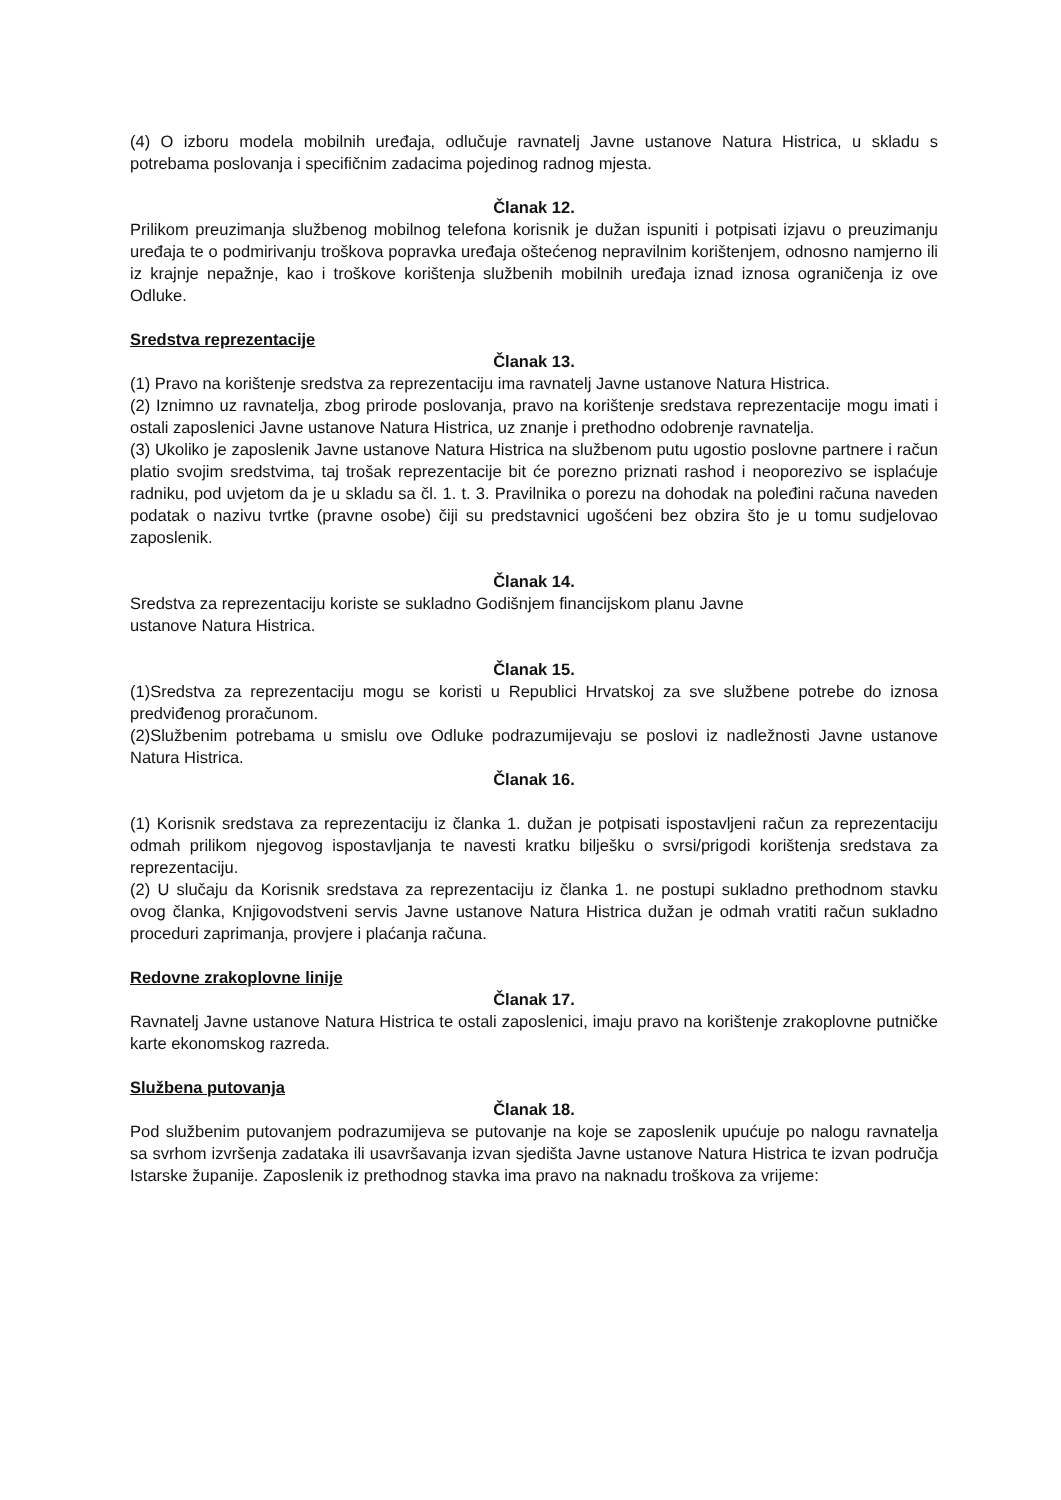(4) O izboru modela mobilnih uređaja, odlučuje ravnatelj Javne ustanove Natura Histrica, u skladu s potrebama poslovanja i specifičnim zadacima pojedinog radnog mjesta.
Članak 12.
Prilikom preuzimanja službenog mobilnog telefona korisnik je dužan ispuniti i potpisati izjavu o preuzimanju uređaja te o podmirivanju troškova popravka uređaja oštećenog nepravilnim korištenjem, odnosno namjerno ili iz krajnje nepažnje, kao i troškove korištenja službenih mobilnih uređaja iznad iznosa ograničenja iz ove Odluke.
Sredstva reprezentacije
Članak 13.
(1) Pravo na korištenje sredstva za reprezentaciju ima ravnatelj Javne ustanove Natura Histrica.
(2) Iznimno uz ravnatelja, zbog prirode poslovanja, pravo na korištenje sredstava reprezentacije mogu imati i ostali zaposlenici Javne ustanove Natura Histrica, uz znanje i prethodno odobrenje ravnatelja.
(3) Ukoliko je zaposlenik Javne ustanove Natura Histrica na službenom putu ugostio poslovne partnere i račun platio svojim sredstvima, taj trošak reprezentacije bit će porezno priznati rashod i neoporezivo se isplaćuje radniku, pod uvjetom da je u skladu sa čl. 1. t. 3. Pravilnika o porezu na dohodak na poleđini računa naveden podatak o nazivu tvrtke (pravne osobe) čiji su predstavnici ugošćeni bez obzira što je u tomu sudjelovao zaposlenik.
Članak 14.
Sredstva za reprezentaciju koriste se sukladno Godišnjem financijskom planu Javne
ustanove Natura Histrica.
Članak 15.
(1)Sredstva za reprezentaciju mogu se koristi u Republici Hrvatskoj za sve službene potrebe do iznosa predviđenog proračunom.
(2)Službenim potrebama u smislu ove Odluke podrazumijevaju se poslovi iz nadležnosti Javne ustanove Natura Histrica.
Članak 16.
(1) Korisnik sredstava za reprezentaciju iz članka 1. dužan je potpisati ispostavljeni račun za reprezentaciju odmah prilikom njegovog ispostavljanja te navesti kratku bilješku o svrsi/prigodi korištenja sredstava za reprezentaciju.
(2) U slučaju da Korisnik sredstava za reprezentaciju iz članka 1. ne postupi sukladno prethodnom stavku ovog članka, Knjigovodstveni servis Javne ustanove Natura Histrica dužan je odmah vratiti račun sukladno proceduri zaprimanja, provjere i plaćanja računa.
Redovne zrakoplovne linije
Članak 17.
Ravnatelj Javne ustanove Natura Histrica te ostali zaposlenici, imaju pravo na korištenje zrakoplovne putničke karte ekonomskog razreda.
Službena putovanja
Članak 18.
Pod službenim putovanjem podrazumijeva se putovanje na koje se zaposlenik upućuje po nalogu ravnatelja sa svrhom izvršenja zadataka ili usavršavanja izvan sjedišta Javne ustanove Natura Histrica te izvan područja Istarske županije. Zaposlenik iz prethodnog stavka ima pravo na naknadu troškova za vrijeme: